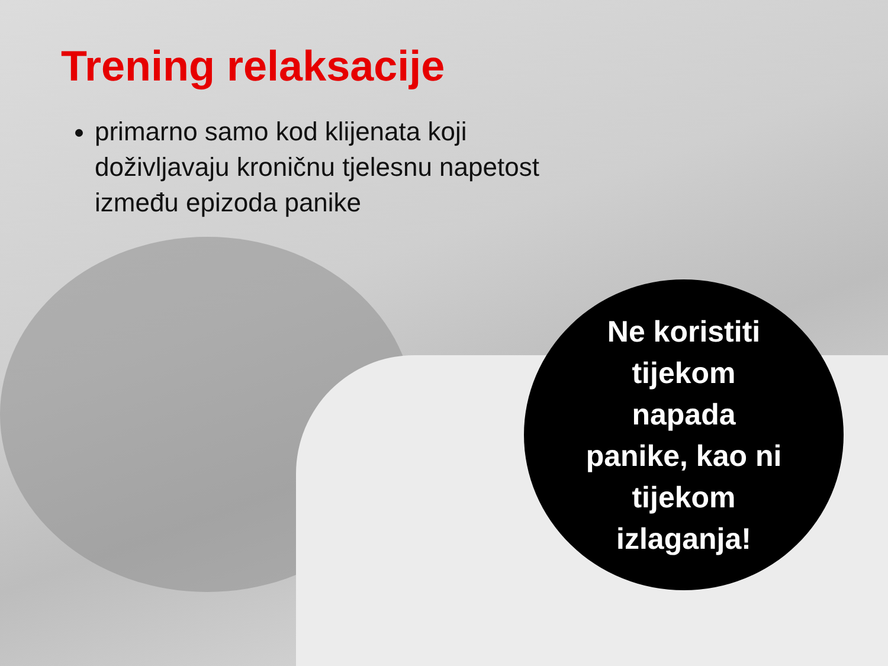Trening relaksacije
primarno samo kod klijenata koji doživljavaju kroničnu tjelesnu napetost između epizoda panike
Ne koristiti
tijekom
napada
panike, kao ni
tijekom
izlaganja!